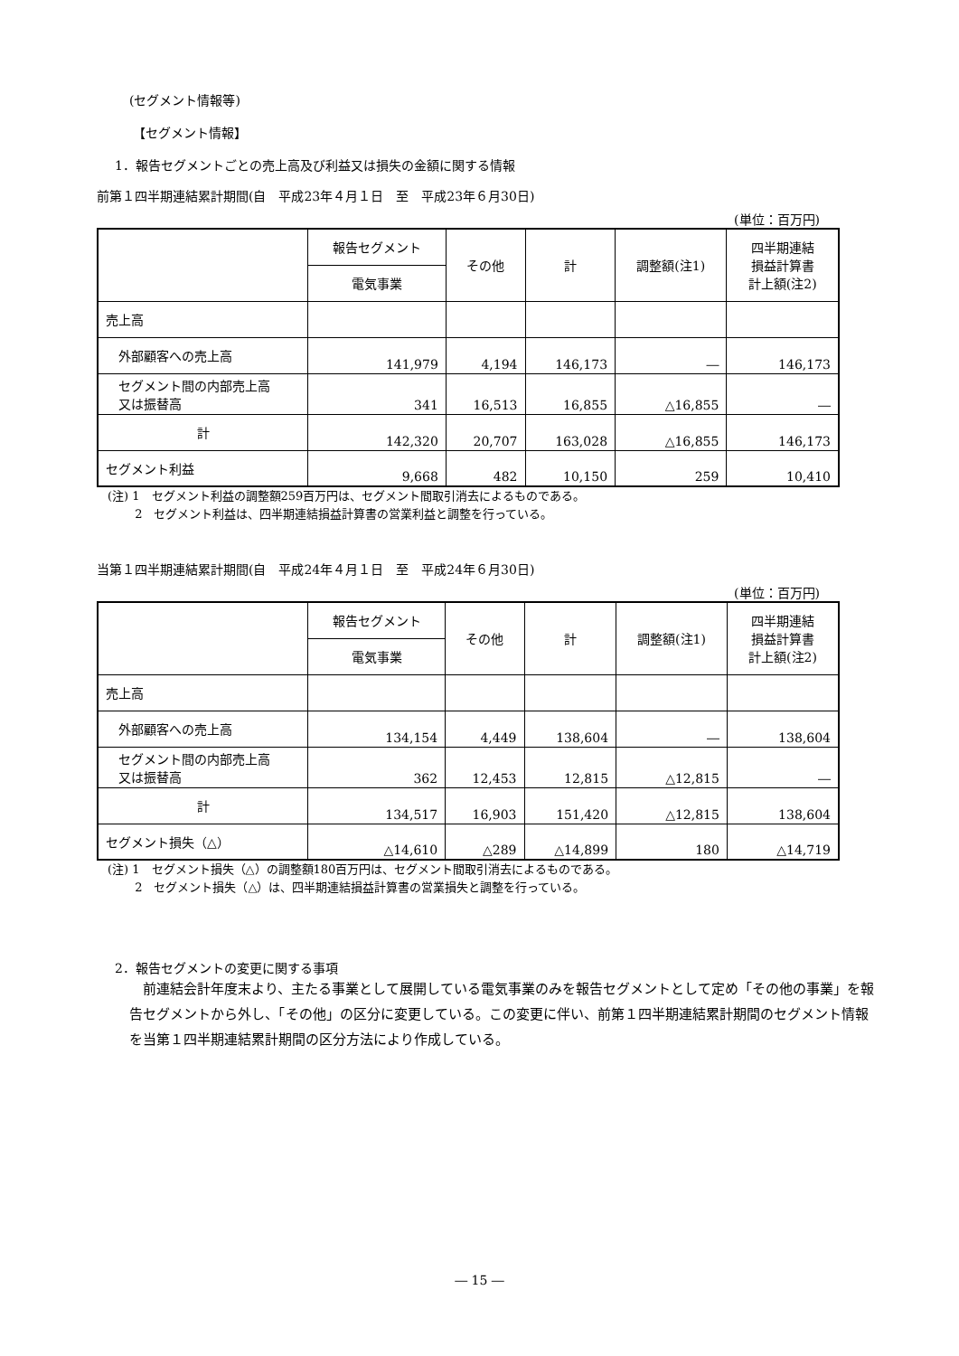(セグメント情報等)
【セグメント情報】
1．報告セグメントごとの売上高及び利益又は損失の金額に関する情報
前第１四半期連結累計期間(自　平成23年４月１日　至　平成23年６月30日)
(単位：百万円)
| | 報告セグメント | その他 | 計 | 調整額(注1) | 四半期連結 損益計算書 計上額(注2) |
| --- | --- | --- | --- | --- | --- |
| | 電気事業 | | | | |
| 売上高 | | | | | |
| 外部顧客への売上高 | 141,979 | 4,194 | 146,173 | ― | 146,173 |
| セグメント間の内部売上高 又は振替高 | 341 | 16,513 | 16,855 | △16,855 | ― |
| 計 | 142,320 | 20,707 | 163,028 | △16,855 | 146,173 |
| セグメント利益 | 9,668 | 482 | 10,150 | 259 | 10,410 |
(注) 1　セグメント利益の調整額259百万円は、セグメント間取引消去によるものである。
　　 2　セグメント利益は、四半期連結損益計算書の営業利益と調整を行っている。
当第１四半期連結累計期間(自　平成24年４月１日　至　平成24年６月30日)
(単位：百万円)
| | 報告セグメント | その他 | 計 | 調整額(注1) | 四半期連結 損益計算書 計上額(注2) |
| --- | --- | --- | --- | --- | --- |
| | 電気事業 | | | | |
| 売上高 | | | | | |
| 外部顧客への売上高 | 134,154 | 4,449 | 138,604 | ― | 138,604 |
| セグメント間の内部売上高 又は振替高 | 362 | 12,453 | 12,815 | △12,815 | ― |
| 計 | 134,517 | 16,903 | 151,420 | △12,815 | 138,604 |
| セグメント損失（△） | △14,610 | △289 | △14,899 | 180 | △14,719 |
(注) 1　セグメント損失（△）の調整額180百万円は、セグメント間取引消去によるものである。
　　 2　セグメント損失（△）は、四半期連結損益計算書の営業損失と調整を行っている。
2．報告セグメントの変更に関する事項
　前連結会計年度末より、主たる事業として展開している電気事業のみを報告セグメントとして定め「その他の事業」を報告セグメントから外し、「その他」の区分に変更している。この変更に伴い、前第１四半期連結累計期間のセグメント情報を当第１四半期連結累計期間の区分方法により作成している。
― 15 ―